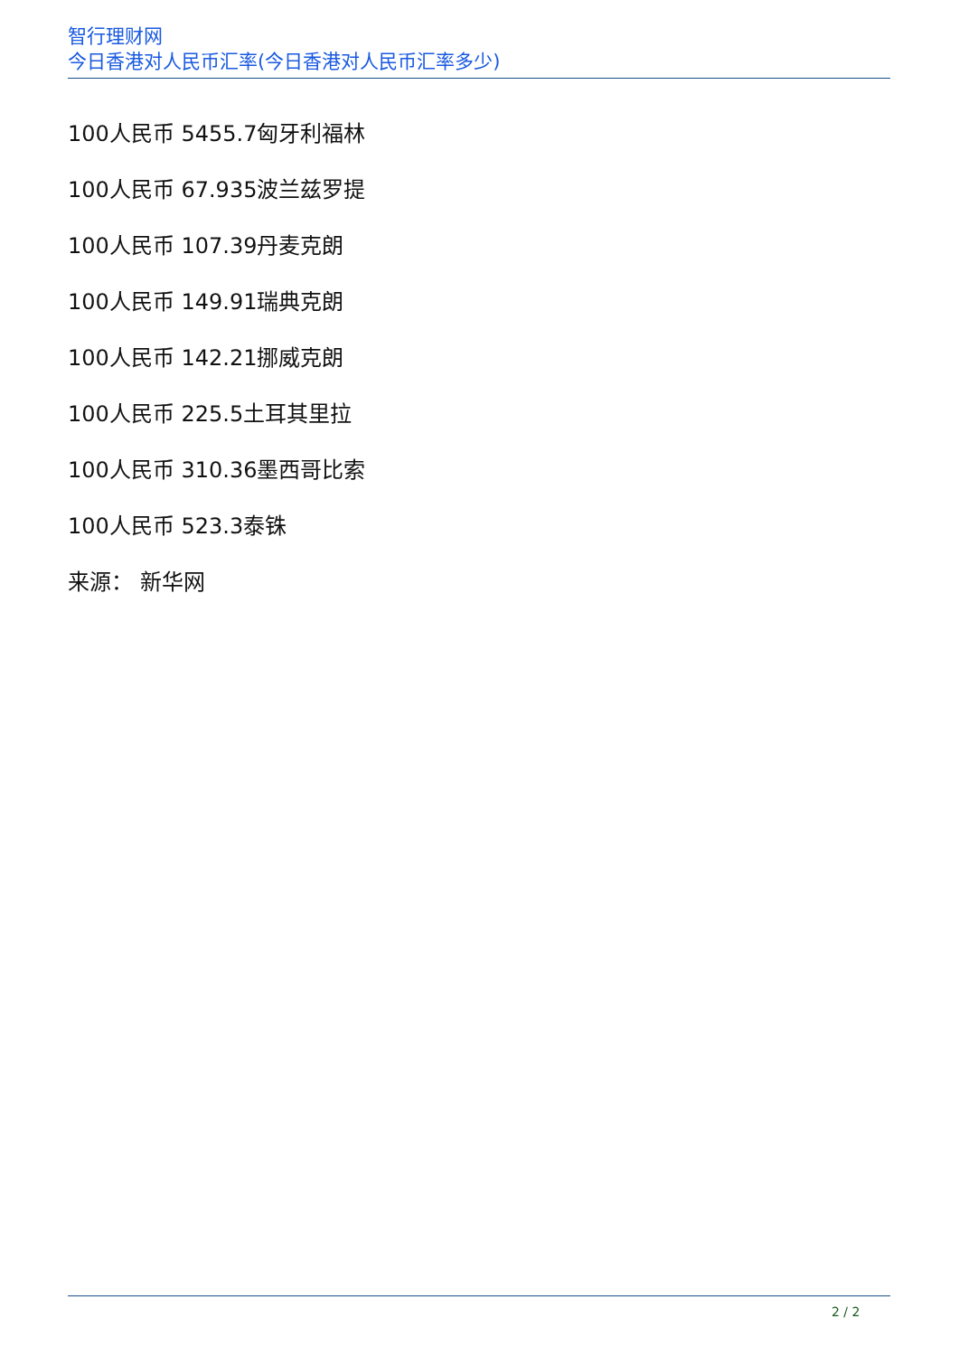智行理财网
今日香港对人民币汇率(今日香港对人民币汇率多少)
100人民币 5455.7匈牙利福林
100人民币 67.935波兰兹罗提
100人民币 107.39丹麦克朗
100人民币 149.91瑞典克朗
100人民币 142.21挪威克朗
100人民币 225.5土耳其里拉
100人民币 310.36墨西哥比索
100人民币 523.3泰铢
来源： 新华网
2 / 2